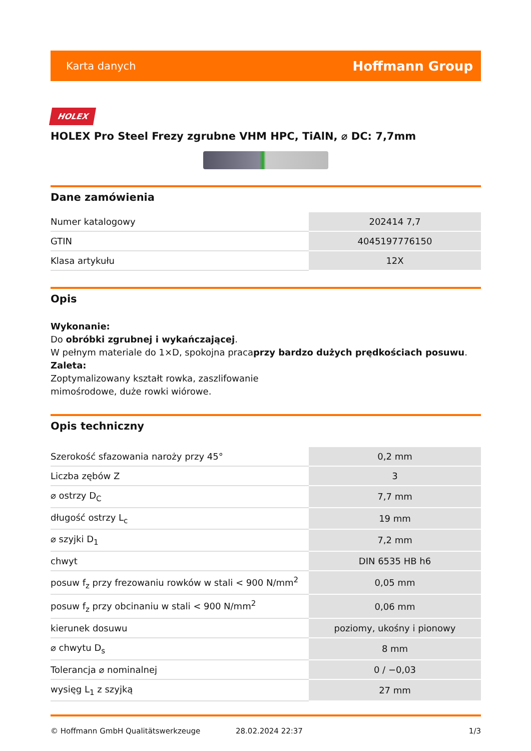Karta danych Hoffmann Group
HOLEX
HOLEX Pro Steel Frezy zgrubne VHM HPC, TiAlN, ⌀ DC: 7,7mm
Dane zamówienia
| Numer katalogowy | 202414 7,7 |
| GTIN | 4045197776150 |
| Klasa artykułu | 12X |
Opis
Wykonanie:
Do obróbki zgrubnej i wykańczającej.
W pełnym materiale do 1×D, spokojna pracaprzy bardzo dużych prędkościach posuwu.
Zaleta:
Zoptymalizowany kształt rowka, zaszlifowanie
mimośrodowe, duże rowki wiórowe.
Opis techniczny
| Szerokość sfazowania naroży przy 45° | 0,2 mm |
| Liczba zębów Z | 3 |
| ⌀ ostrzy D<sub>C</sub> | 7,7 mm |
| długość ostrzy L<sub>c</sub> | 19 mm |
| ⌀ szyjki D<sub>1</sub> | 7,2 mm |
| chwyt | DIN 6535 HB h6 |
| posuw f<sub>z</sub> przy frezowaniu rowków w stali < 900 N/mm<sup>2</sup> | 0,05 mm |
| posuw f<sub>z</sub> przy obcinaniu w stali < 900 N/mm<sup>2</sup> | 0,06 mm |
| kierunek dosuwu | poziomy, ukośny i pionowy |
| ⌀ chwytu D<sub>s</sub> | 8 mm |
| Tolerancja ⌀ nominalnej | 0 / −0,03 |
| wysięg L<sub>1</sub> z szyjką | 27 mm |
© Hoffmann GmbH Qualitätswerkzeuge 28.02.2024 22:37 1/3